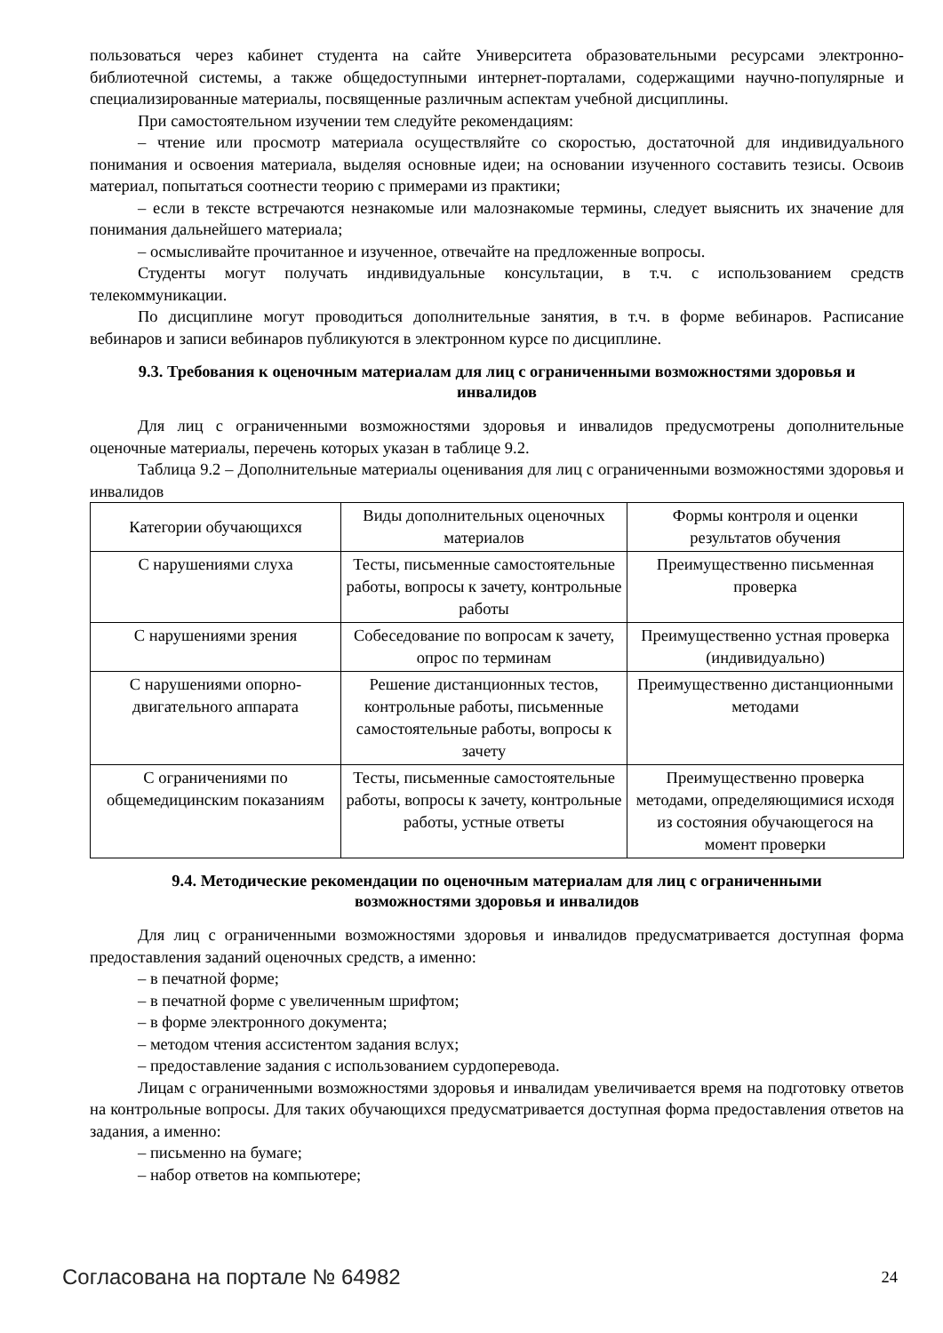пользоваться через кабинет студента на сайте Университета образовательными ресурсами электронно-библиотечной системы, а также общедоступными интернет-порталами, содержащими научно-популярные и специализированные материалы, посвященные различным аспектам учебной дисциплины.
При самостоятельном изучении тем следуйте рекомендациям:
– чтение или просмотр материала осуществляйте со скоростью, достаточной для индивидуального понимания и освоения материала, выделяя основные идеи; на основании изученного составить тезисы. Освоив материал, попытаться соотнести теорию с примерами из практики;
– если в тексте встречаются незнакомые или малознакомые термины, следует выяснить их значение для понимания дальнейшего материала;
– осмысливайте прочитанное и изученное, отвечайте на предложенные вопросы.
Студенты могут получать индивидуальные консультации, в т.ч. с использованием средств телекоммуникации.
По дисциплине могут проводиться дополнительные занятия, в т.ч. в форме вебинаров. Расписание вебинаров и записи вебинаров публикуются в электронном курсе по дисциплине.
9.3. Требования к оценочным материалам для лиц с ограниченными возможностями здоровья и инвалидов
Для лиц с ограниченными возможностями здоровья и инвалидов предусмотрены дополнительные оценочные материалы, перечень которых указан в таблице 9.2.
Таблица 9.2 – Дополнительные материалы оценивания для лиц с ограниченными возможностями здоровья и инвалидов
| Категории обучающихся | Виды дополнительных оценочных материалов | Формы контроля и оценки результатов обучения |
| С нарушениями слуха | Тесты, письменные самостоятельные работы, вопросы к зачету, контрольные работы | Преимущественно письменная проверка |
| С нарушениями зрения | Собеседование по вопросам к зачету, опрос по терминам | Преимущественно устная проверка (индивидуально) |
| С нарушениями опорно-двигательного аппарата | Решение дистанционных тестов, контрольные работы, письменные самостоятельные работы, вопросы к зачету | Преимущественно дистанционными методами |
| С ограничениями по общемедицинским показаниям | Тесты, письменные самостоятельные работы, вопросы к зачету, контрольные работы, устные ответы | Преимущественно проверка методами, определяющимися исходя из состояния обучающегося на момент проверки |
9.4. Методические рекомендации по оценочным материалам для лиц с ограниченными возможностями здоровья и инвалидов
Для лиц с ограниченными возможностями здоровья и инвалидов предусматривается доступная форма предоставления заданий оценочных средств, а именно:
– в печатной форме;
– в печатной форме с увеличенным шрифтом;
– в форме электронного документа;
– методом чтения ассистентом задания вслух;
– предоставление задания с использованием сурдоперевода.
Лицам с ограниченными возможностями здоровья и инвалидам увеличивается время на подготовку ответов на контрольные вопросы. Для таких обучающихся предусматривается доступная форма предоставления ответов на задания, а именно:
– письменно на бумаге;
– набор ответов на компьютере;
Согласована на портале № 64982 24